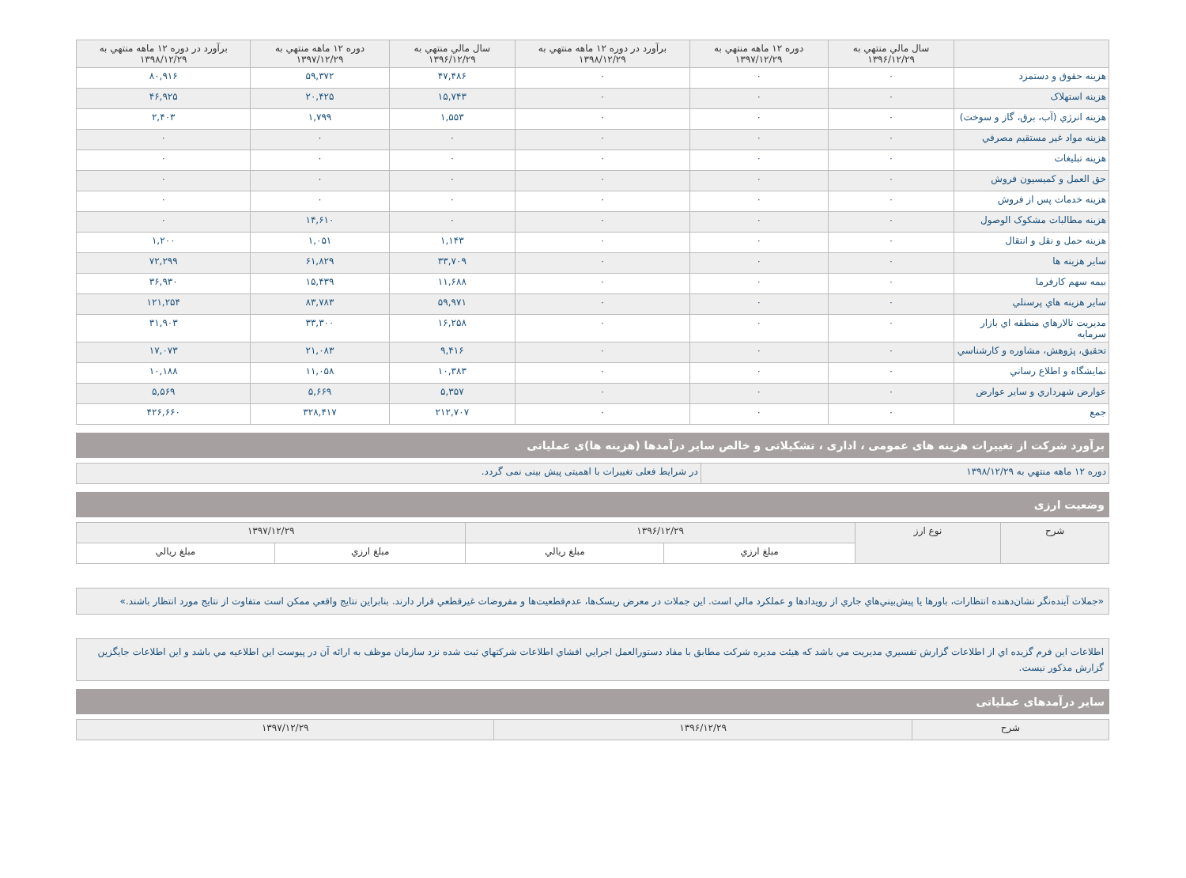| | سال مالي منتهي به ۱۳۹۶/۱۲/۲۹ | دوره ۱۲ ماهه منتهي به ۱۳۹۷/۱۲/۲۹ | برآورد در دوره ۱۲ ماهه منتهي به ۱۳۹۸/۱۲/۲۹ | سال مالي منتهي به ۱۳۹۶/۱۲/۲۹ | دوره ۱۲ ماهه منتهي به ۱۳۹۷/۱۲/۲۹ | برآورد در دوره ۱۲ ماهه منتهي به ۱۳۹۸/۱۲/۲۹ |
| --- | --- | --- | --- | --- | --- | --- |
| هزینه حقوق و دستمزد | ۰ | ۰ | ۰ | ۴۷,۴۸۶ | ۵۹,۳۷۲ | ۸۰,۹۱۶ |
| هزینه استهلاک | ۰ | ۰ | ۰ | ۱۵,۷۴۳ | ۲۰,۴۲۵ | ۴۶,۹۲۵ |
| هزینه انرژي (آب، برق، گاز و سوخت) | ۰ | ۰ | ۰ | ۱,۵۵۳ | ۱,۷۹۹ | ۲,۴۰۳ |
| هزینه مواد غیر مستقیم مصرفي | ۰ | ۰ | ۰ | ۰ | ۰ | ۰ |
| هزینه تبلیغات | ۰ | ۰ | ۰ | ۰ | ۰ | ۰ |
| حق العمل و کمیسیون فروش | ۰ | ۰ | ۰ | ۰ | ۰ | ۰ |
| هزینه خدمات پس از فروش | ۰ | ۰ | ۰ | ۰ | ۰ | ۰ |
| هزینه مطالبات مشکوک الوصول | ۰ | ۰ | ۰ | ۰ | ۱۴,۶۱۰ | ۰ |
| هزینه حمل و نقل و انتقال | ۰ | ۰ | ۰ | ۱,۱۴۳ | ۱,۰۵۱ | ۱,۲۰۰ |
| سایر هزینه ها | ۰ | ۰ | ۰ | ۳۳,۷۰۹ | ۶۱,۸۲۹ | ۷۲,۲۹۹ |
| بیمه سهم کارفرما | ۰ | ۰ | ۰ | ۱۱,۶۸۸ | ۱۵,۴۳۹ | ۳۶,۹۳۰ |
| سایر هزینه هاي پرسنلي | ۰ | ۰ | ۰ | ۵۹,۹۷۱ | ۸۳,۷۸۳ | ۱۲۱,۲۵۴ |
| مدیریت تالارهاي منطقه اي بازار سرمایه | ۰ | ۰ | ۰ | ۱۶,۲۵۸ | ۳۳,۳۰۰ | ۳۱,۹۰۳ |
| تحقیق، پژوهش، مشاوره و کارشناسي | ۰ | ۰ | ۰ | ۹,۴۱۶ | ۲۱,۰۸۳ | ۱۷,۰۷۳ |
| نمایشگاه و اطلاع رساني | ۰ | ۰ | ۰ | ۱۰,۳۸۳ | ۱۱,۰۵۸ | ۱۰,۱۸۸ |
| عوارض شهرداري و سایر عوارض | ۰ | ۰ | ۰ | ۵,۳۵۷ | ۵,۶۶۹ | ۵,۵۶۹ |
| جمع | ۰ | ۰ | ۰ | ۲۱۲,۷۰۷ | ۳۲۸,۴۱۷ | ۴۲۶,۶۶۰ |
برآورد شرکت از تغییرات هزینه های عمومی ، اداری ، تشکیلاتی و خالص سایر درآمدها (هزینه ها)ی عملیاتی
| دوره ۱۲ ماهه منتهي به ۱۳۹۸/۱۲/۲۹ | در شرایط فعلی تغییرات با اهمیتی پیش بینی نمی گردد. |
وضعیت ارزی
| شرح | نوع ارز | ۱۳۹۶/۱۲/۲۹ | | ۱۳۹۷/۱۲/۲۹ | |
| --- | --- | --- | --- | --- | --- |
| | | مبلغ ارزي | مبلغ ريالي | مبلغ ارزي | مبلغ ريالي |
«جملات آینده‌نگر نشان‌دهنده انتظارات، باورها یا پیش‌بیني‌هاي جاري از رویدادها و عملکرد مالي است. این جملات در معرض ریسک‌ها، عدم‌قطعیت‌ها و مفروضات غیرقطعي قرار دارند. بنابراین نتایج واقعي ممکن است متفاوت از نتایج مورد انتظار باشند.»
اطلاعات این فرم گزیده اي از اطلاعات گزارش تفسیري مدیریت مي باشد که هیئت مدیره شرکت مطابق با مفاد دستورالعمل اجرایي افشاي اطلاعات شرکتهاي ثبت شده نزد سازمان موظف به ارائه آن در پیوست این اطلاعیه مي باشد و این اطلاعات جایگزین گزارش مذکور نیست.
سایر درآمدهای عملیاتی
| شرح | ۱۳۹۶/۱۲/۲۹ | ۱۳۹۷/۱۲/۲۹ |
| --- | --- | --- |